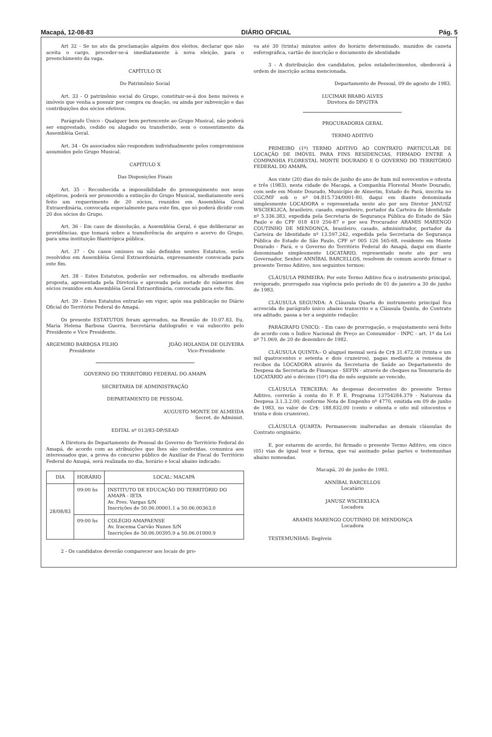Macapá, 12-08-83 DIÁRIO OFICIAL Pág. 5
Art 32 - Se no ato da proclamação alguém dos eleitos, declarar que não aceita o cargo, proceder-se-á imediatamente à nova eleição, para o preenchimento da vaga.
CAPÍTULO IX
Do Patrimônio Social
Art. 33 - O patrimônio social do Grupo, constituir-se-á dos bens móveis e imóveis que venha a possuir por compra ou doação, ou ainda por subvenção e das contribuições dos sócios efetivos.
Parágrafo Único - Qualquer bem pertencente ao Grupo Musical, não poderá ser emprestado, cedido ou alugado ou transferido, sem o consentimento da Assembléia Geral.
Art. 34 - Os associados não respondem individualmente pelos compromissos assumidos pelo Grupo Musical.
CAPÍTULO X
Das Disposições Finais
Art. 35 - Reconhecida a impossibilidade do prosseguimento nos seus objetivos, poderá ser promovido a extinção do Grupo Musical, mediatamente será feito um requerimento de 20 sócios, reunidos em Assembléia Geral Extraordinária, convocada especialmente para este fim, que só poderá dicidir com 20 dos sócios do Grupo.
Art. 36 - Em caso de dissolução, a Assembléia Geral, é que deliberarar as providências, que tomará sobre a transferência do arquivo e acervo do Grupo, para uma instituição filantrópica pública.
Art. 37 - Os casos omissos ou não definidos nestes Estatutos, serão resolvidos em Assembléia Geral Extraordonária, expressamente convocada para este fim.
Art. 38 - Estes Estatutos, poderão ser reformados, ou alterado mediante proposta, apresentada pela Diretoria e aprovada pela metade do números dos sócios reunidos em Assembléia Geral Extraordinária, convocada para este fim.
Art. 39 - Estes Estatutos entrarão em vigor, após sua publicação no Diário Oficial do Território Federal do Amapá.
Os presente ESTATUTOS foram aprovados, na Reunião de 10.07.83. Eu, Maria Helena Barbosa Guerra, Secretária datilografei e vai subscrito pelo Presidente e Vice Presidente.
ARGEMIRO BARBOSA FILHO
Presidente
JOÃO HOLANDA DE OLIVEIRA
Vice-Presidente
GOVERNO DO TERRITÓRIO FEDERAL DO AMAPÁ
SECRETARIA DE ADMINISTRAÇÃO
DEPARTAMENTO DE PESSOAL
AUGUSTO MONTE DE ALMEIDA
Secret. de Administ.
EDITAL nº 013/83-DP/SEAD
A Diretora do Departamento de Pessoal do Governo do Território Federal do Amapá, de acordo com as atribuições que lhes são conferidas, comunica aos interessados que, a prova do concurso público de Auxiliar de Fiscal do Território Federal do Amapá, será realizada no dia, horário e local abaixo indicado:
| DIA | HORÁRIO | LOCAL: MACAPÁ |
| --- | --- | --- |
| 28/08/83 | 09:00 hs | INSTITUTO DE EDUCAÇÃO DO TERRITÓRIO DO AMAPÁ - IETA Av. Pres. Vargas S/N Inscrições de 50.06.00001.1 a 50.06.00363.0 |
| | 09:00 hs | COLÉGIO AMAPAENSE Av. Iracema Carvão Nunes S/N Inscrições de 50.06.00395.9 a 50.06.01000.9 |
2 - Os candidatos deverão comparecer aos locais de pro-
va até 30 (trinta) minutos antes do horário determinado, munidos de caneta esferográfica, cartão de inscrição e documento de identidade
3 - A distribuição dos candidatos, pelos estabelecimentos, obedecerá à ordem de inscrição acima mencionada.
Departamento de Pessoal, 09 de agosto de 1983.
LUCIMAR BRABO ALVES
Diretora do DP/GTFA
PROCURADORIA GERAL
TERMO ADITIVO
PRIMEIRO (1º) TERMO ADITIVO AO CONTRATO PARTICULAR DE LOCAÇÃO DE IMÓVEL PARA FINS RESIDENCIAS, FIRMADO ENTRE A COMPANHIA FLORESTAL MONTE DOURADO E O GOVERNO DO TERRITÓRIO FEDERAL DO AMAPÁ.
Aos vinte (20) dias do mês de junho do ano de hum mil novecentos e oitenta e três (1983), nesta cidade de Macapá, a Companhia Florestal Monte Dourado, com sede em Monte Dourado, Município de Almerim, Estado do Pará, inscrita no CGC/MF sob o nº 04.815.734/0001-80, daqui em diante denominada simplesmente LOCADORA e representada neste ato por seu Diretor JANUSZ WSCIEKLICA, brasileiro, casado, engenheiro, portador da Carteira de Identidade nº 5.336.383, expedida pela Secretaria de Segurança Pública do Estado de São Paulo e do CPF 018 410 256-87 e por seu Procurador ARAMIS MARENGO COUTINHO DE MENDONÇA, brasileiro, casado, administrador, portador da Carteira de Identidade nº 13.597.242, expedida pela Secretaria de Segurança Pública do Estado de São Paulo, CPF nº 005 126 565-68, residente em Monte Dourado - Pará, e o Governo do Território Federal do Amapá, daqui em diante denominado simplesmente LOCATÁRIO, representado neste ato por seu Governador, Senhor ANNÍBAL BARCELLOS, resolvem de comum acordo firmar o presente Termo Aditivo, nos seguintes termos:
CLÁUSULA PRIMEIRA: Por este Termo Aditivo fica o instrumento principal, revigorado, prorrogado sua vigência pelo período de 01 de janeiro a 30 de junho de 1983.
CLÁUSULA SEGUNDA: A Cláusula Quarta do instrumento principal fica acrescida do parágrafo único abaixo transcrito e a Cláusula Quinta, do Contrato ora aditado, passa a ter a seguinte redação:
PARÁGRAFO ÚNICO: - Em caso de prorrogação, o reajustamento será feito de acordo com o Índice Nacional de Preço ao Consumidor - INPC - art. 1º da Lei nº 71.069, de 20 de dezembro de 1982.
CLÁUSULA QUINTA:- O aluguel mensal será de Cr$ 31.472,00 (trinta e um mil quatrocentos e setenta e dois cruzeiros), pagas mediante a remessa de recibos da LOCADORA através da Secretaria de Saúde ao Departamento de Despesa da Secretaria de Finanças - SEFIN - através de cheques na Tesouraria do LOCATÁRIO até o décimo (10º) dia do mês seguinte ao vencido.
CLÁUSULA TERCEIRA: As despesas decorrentes do presente Termo Aditivo, correrão à conta do F. P. E. Programa 13754284.379 - Natureza da Despesa 3.1.3.2.00, conforme Nota de Empenho nº 4770, emitida em 09 de junho de 1983, no valor de Cr$: 188.832,00 (cento e oitenta e oito mil oitocentos e trinta e dois cruzeiros).
CLÁUSULA QUARTA: Permanecem inalteradas as demais cláusulas do Contrato originário.
E, por estarem de acordo, foi firmado o presente Termo Aditivo, em cinco (05) vias de igual teor e forma, que vai assinado pelas partes e testemunhas abaixo nomeadas.
Macapá, 20 de junho de 1983.
ANNÍBAL BARCELLOS
Locatário
JANUSZ WSCIEKLICA
Locadora
ARAMIS MARENGO COUTINHO DE MENDONÇA
Locadora
TESTEMUNHAS: Ilegíveis